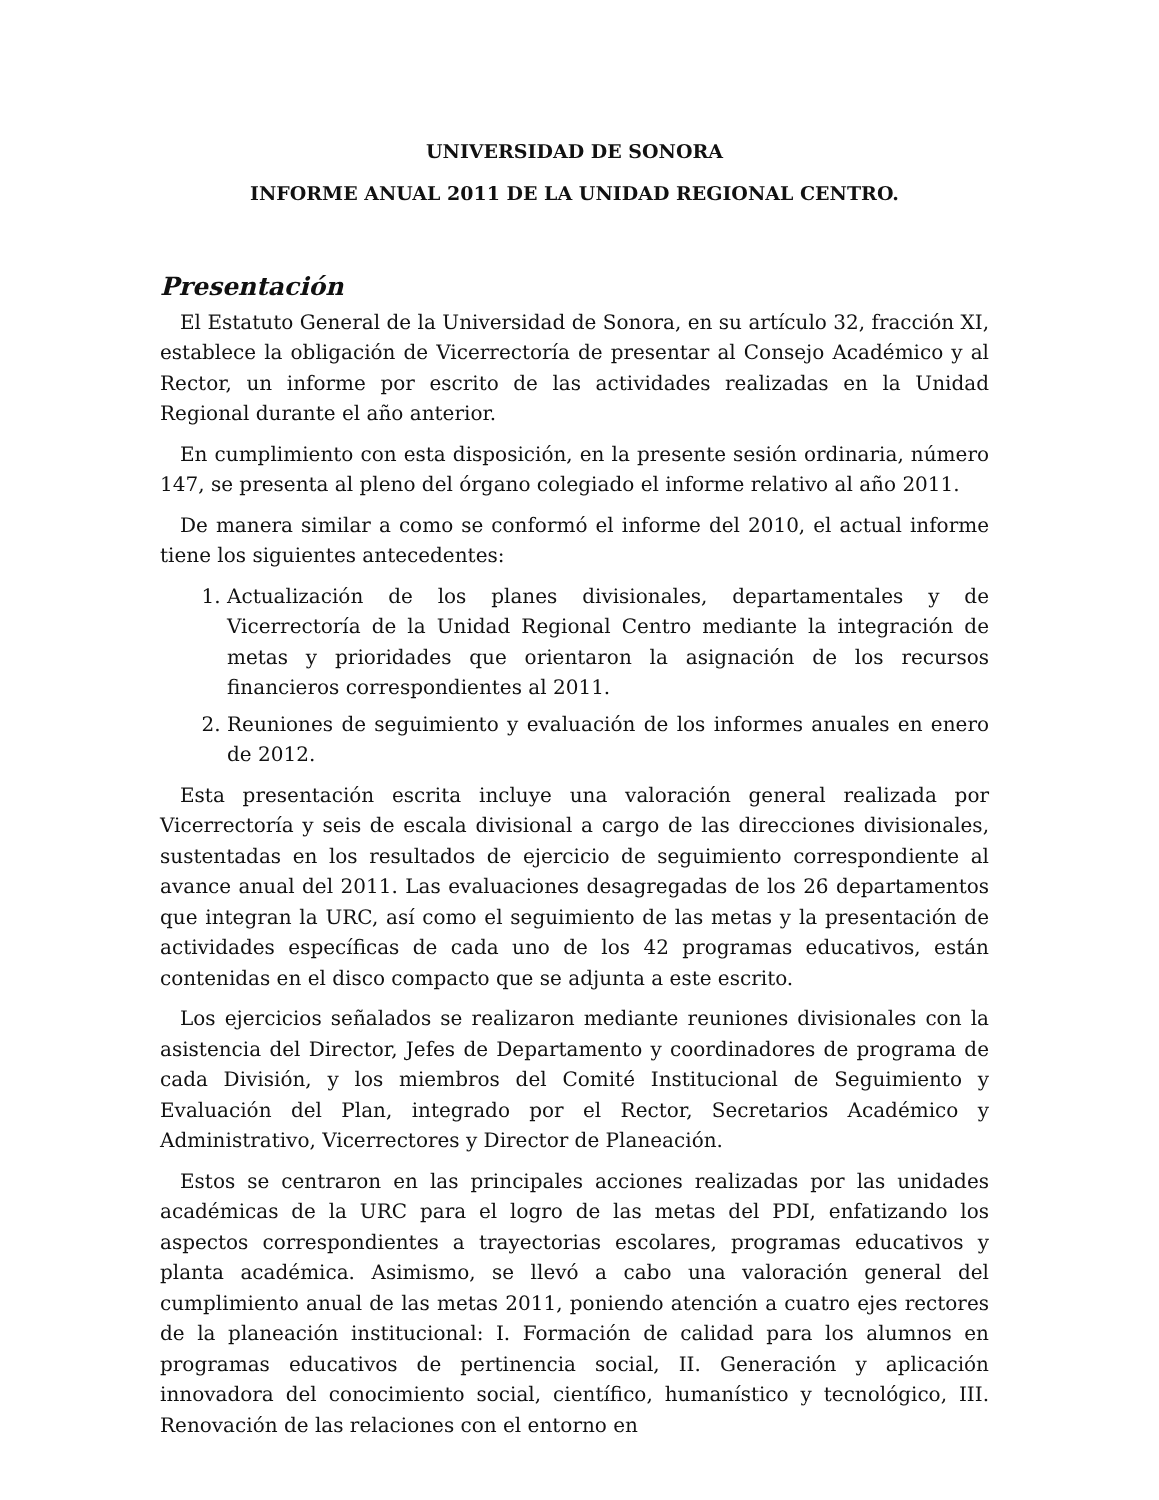UNIVERSIDAD DE SONORA
INFORME ANUAL 2011 DE LA UNIDAD REGIONAL CENTRO.
Presentación
El Estatuto General de la Universidad de Sonora, en su artículo 32, fracción XI, establece la obligación de Vicerrectoría de presentar al Consejo Académico y al Rector, un informe por escrito de las actividades realizadas en la Unidad Regional durante el año anterior.
En cumplimiento con esta disposición, en la presente sesión ordinaria, número 147, se presenta al pleno del órgano colegiado el informe relativo al año 2011.
De manera similar a como se conformó el informe del 2010, el actual informe tiene los siguientes antecedentes:
1. Actualización de los planes divisionales, departamentales y de Vicerrectoría de la Unidad Regional Centro mediante la integración de metas y prioridades que orientaron la asignación de los recursos financieros correspondientes al 2011.
2. Reuniones de seguimiento y evaluación de los informes anuales en enero de 2012.
Esta presentación escrita incluye una valoración general realizada por Vicerrectoría y seis de escala divisional a cargo de las direcciones divisionales, sustentadas en los resultados de ejercicio de seguimiento correspondiente al avance anual del 2011. Las evaluaciones desagregadas de los 26 departamentos que integran la URC, así como el seguimiento de las metas y la presentación de actividades específicas de cada uno de los 42 programas educativos, están contenidas en el disco compacto que se adjunta a este escrito.
Los ejercicios señalados se realizaron mediante reuniones divisionales con la asistencia del Director, Jefes de Departamento y coordinadores de programa de cada División, y los miembros del Comité Institucional de Seguimiento y Evaluación del Plan, integrado por el Rector, Secretarios Académico y Administrativo, Vicerrectores y Director de Planeación.
Estos se centraron en las principales acciones realizadas por las unidades académicas de la URC para el logro de las metas del PDI, enfatizando los aspectos correspondientes a trayectorias escolares, programas educativos y planta académica. Asimismo, se llevó a cabo una valoración general del cumplimiento anual de las metas 2011, poniendo atención a cuatro ejes rectores de la planeación institucional: I. Formación de calidad para los alumnos en programas educativos de pertinencia social, II. Generación y aplicación innovadora del conocimiento social, científico, humanístico y tecnológico, III. Renovación de las relaciones con el entorno en